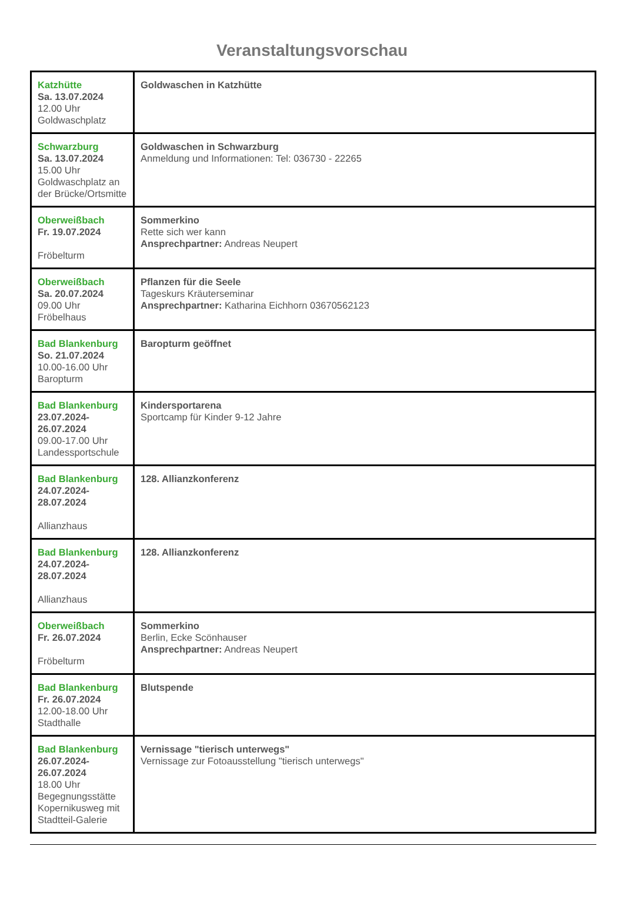Veranstaltungsvorschau
| Katzhütte Sa. 13.07.2024 12.00 Uhr Goldwaschplatz | Goldwaschen in Katzhütte |
| Schwarzburg Sa. 13.07.2024 15.00 Uhr Goldwaschplatz an der Brücke/Ortsmitte | Goldwaschen in Schwarzburg Anmeldung und Informationen: Tel: 036730 - 22265 |
| Oberweißbach Fr. 19.07.2024 Fröbelturm | Sommerkino Rette sich wer kann Ansprechpartner: Andreas Neupert |
| Oberweißbach Sa. 20.07.2024 09.00 Uhr Fröbelhaus | Pflanzen für die Seele Tageskurs Kräuterseminar Ansprechpartner: Katharina Eichhorn 03670562123 |
| Bad Blankenburg So. 21.07.2024 10.00-16.00 Uhr Baropturm | Baropturm geöffnet |
| Bad Blankenburg 23.07.2024- 26.07.2024 09.00-17.00 Uhr Landessportschule | Kindersportarena Sportcamp für Kinder 9-12 Jahre |
| Bad Blankenburg 24.07.2024- 28.07.2024 Allianzhaus | 128. Allianzkonferenz |
| Bad Blankenburg 24.07.2024- 28.07.2024 Allianzhaus | 128. Allianzkonferenz |
| Oberweißbach Fr. 26.07.2024 Fröbelturm | Sommerkino Berlin, Ecke Scönhauser Ansprechpartner: Andreas Neupert |
| Bad Blankenburg Fr. 26.07.2024 12.00-18.00 Uhr Stadthalle | Blutspende |
| Bad Blankenburg 26.07.2024- 26.07.2024 18.00 Uhr Begegnungsstätte Kopernikusweg mit Stadtteil-Galerie | Vernissage "tierisch unterwegs" Vernissage zur Fotoausstellung "tierisch unterwegs" |